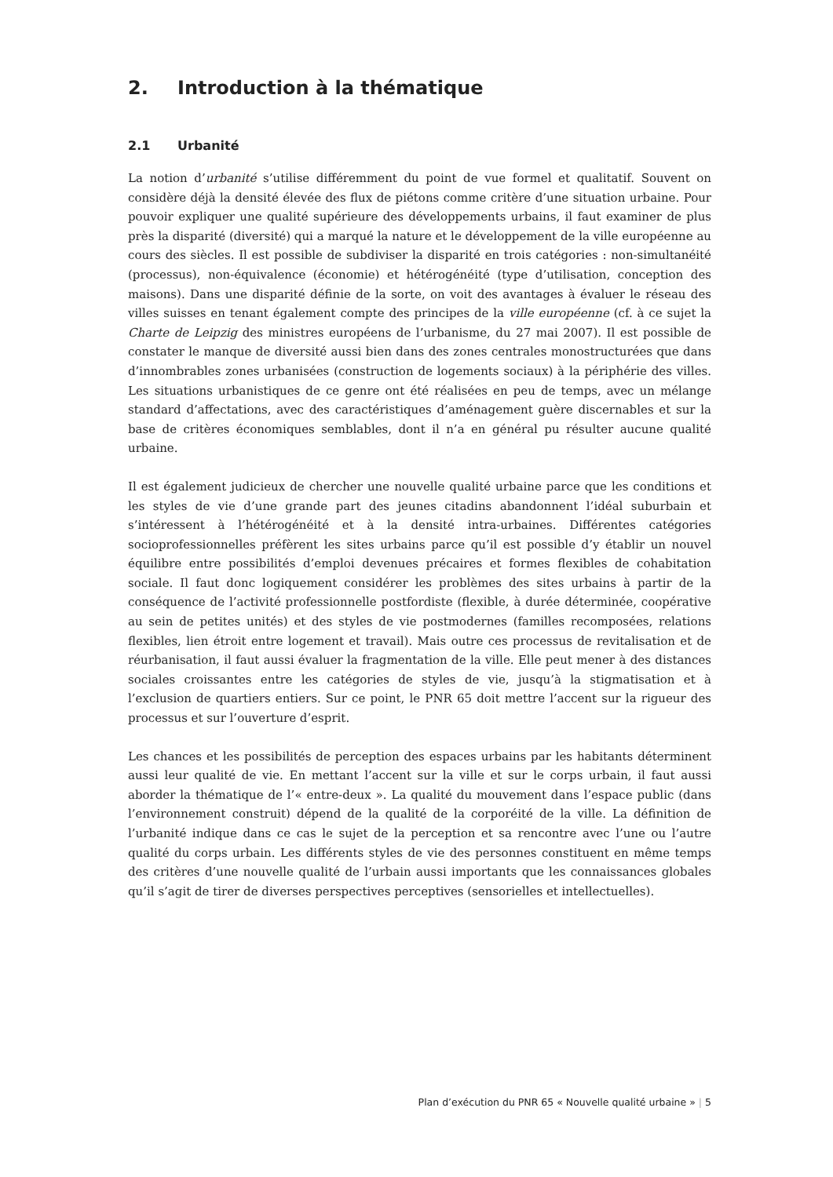2. Introduction à la thématique
2.1 Urbanité
La notion d’urbanité s’utilise différemment du point de vue formel et qualitatif. Souvent on considère déjà la densité élevée des flux de piétons comme critère d’une situation urbaine. Pour pouvoir expliquer une qualité supérieure des développements urbains, il faut examiner de plus près la disparité (diversité) qui a marqué la nature et le développement de la ville européenne au cours des siècles. Il est possible de subdiviser la disparité en trois catégories : non-simultanéité (processus), non-équivalence (économie) et hétérogénéité (type d’utilisation, conception des maisons). Dans une disparité définie de la sorte, on voit des avantages à évaluer le réseau des villes suisses en tenant également compte des principes de la ville européenne (cf. à ce sujet la Charte de Leipzig des ministres européens de l’urbanisme, du 27 mai 2007). Il est possible de constater le manque de diversité aussi bien dans des zones centrales monostructurées que dans d’innombrables zones urbanisées (construction de logements sociaux) à la périphérie des villes. Les situations urbanistiques de ce genre ont été réalisées en peu de temps, avec un mélange standard d’affectations, avec des caractéristiques d’aménagement guère discernables et sur la base de critères économiques semblables, dont il n’a en général pu résulter aucune qualité urbaine.
Il est également judicieux de chercher une nouvelle qualité urbaine parce que les conditions et les styles de vie d’une grande part des jeunes citadins abandonnent l’idéal suburbain et s’intéressent à l’hétérogénéité et à la densité intra-urbaines. Différentes catégories socioprofessionnelles préfèrent les sites urbains parce qu’il est possible d’y établir un nouvel équilibre entre possibilités d’emploi devenues précaires et formes flexibles de cohabitation sociale. Il faut donc logiquement considérer les problèmes des sites urbains à partir de la conséquence de l’activité professionnelle postfordiste (flexible, à durée déterminée, coopérative au sein de petites unités) et des styles de vie postmodernes (familles recomposées, relations flexibles, lien étroit entre logement et travail). Mais outre ces processus de revitalisation et de réurbanisation, il faut aussi évaluer la fragmentation de la ville. Elle peut mener à des distances sociales croissantes entre les catégories de styles de vie, jusqu’à la stigmatisation et à l’exclusion de quartiers entiers. Sur ce point, le PNR 65 doit mettre l’accent sur la rigueur des processus et sur l’ouverture d’esprit.
Les chances et les possibilités de perception des espaces urbains par les habitants déterminent aussi leur qualité de vie. En mettant l’accent sur la ville et sur le corps urbain, il faut aussi aborder la thématique de l’« entre-deux ». La qualité du mouvement dans l’espace public (dans l’environnement construit) dépend de la qualité de la corporéité de la ville. La définition de l’urbanité indique dans ce cas le sujet de la perception et sa rencontre avec l’une ou l’autre qualité du corps urbain. Les différents styles de vie des personnes constituent en même temps des critères d’une nouvelle qualité de l’urbain aussi importants que les connaissances globales qu’il s’agit de tirer de diverses perspectives perceptives (sensorielles et intellectuelles).
Plan d’exécution du PNR 65 « Nouvelle qualité urbaine » | 5